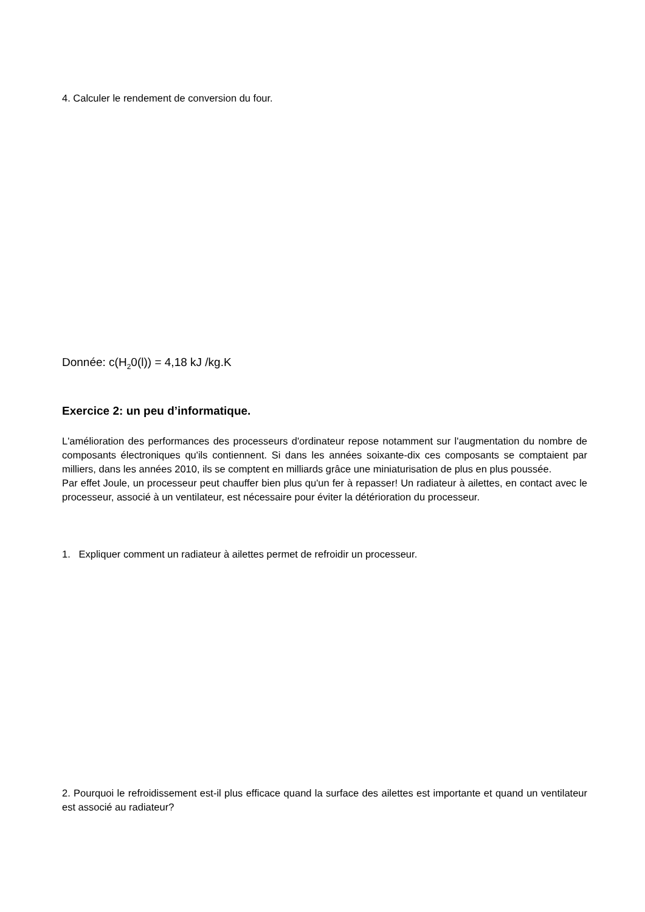4. Calculer le rendement de conversion du four.
Donnée: c(H<sub>2</sub>0(l)) = 4,18 kJ /kg.K
Exercice 2: un peu d’informatique.
L'amélioration des performances des processeurs d'ordinateur repose notamment sur l'augmentation du nombre de composants électroniques qu'ils contiennent. Si dans les années soixante-dix ces composants se comptaient par milliers, dans les années 2010, ils se comptent en milliards grâce une miniaturisation de plus en plus poussée.
Par effet Joule, un processeur peut chauffer bien plus qu'un fer à repasser! Un radiateur à ailettes, en contact avec le processeur, associé à un ventilateur, est nécessaire pour éviter la détérioration du processeur.
1. Expliquer comment un radiateur à ailettes permet de refroidir un processeur.
2. Pourquoi le refroidissement est-il plus efficace quand la surface des ailettes est importante et quand un ventilateur est associé au radiateur?